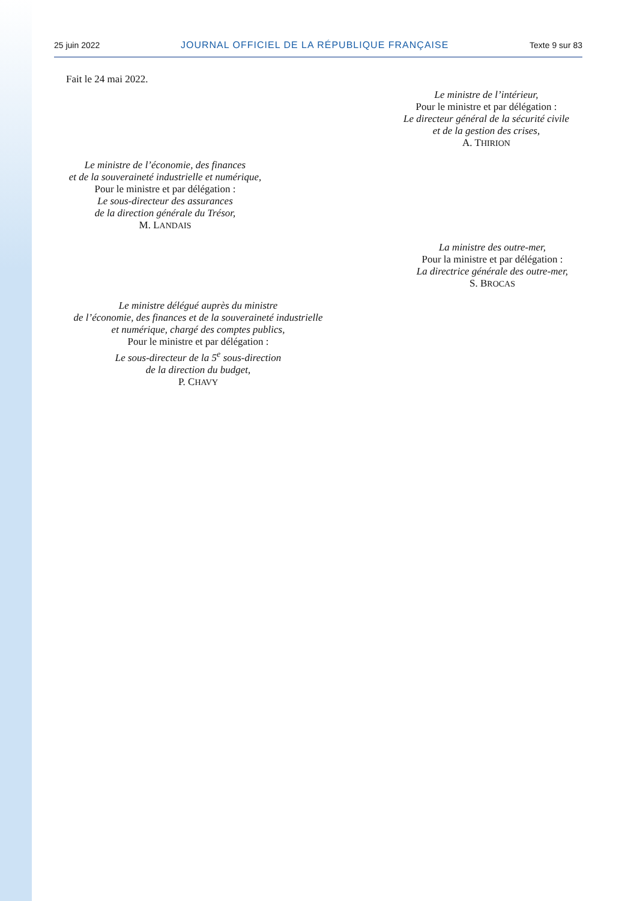25 juin 2022 JOURNAL OFFICIEL DE LA RÉPUBLIQUE FRANÇAISE Texte 9 sur 83
Fait le 24 mai 2022.
Le ministre de l’intérieur,
Pour le ministre et par délégation :
Le directeur général de la sécurité civile
et de la gestion des crises,
A. THIRION
Le ministre de l’économie, des finances
et de la souveraineté industrielle et numérique,
Pour le ministre et par délégation :
Le sous-directeur des assurances
de la direction générale du Trésor,
M. LANDAIS
La ministre des outre-mer,
Pour la ministre et par délégation :
La directrice générale des outre-mer,
S. BROCAS
Le ministre délégué auprès du ministre
de l’économie, des finances et de la souveraineté industrielle
et numérique, chargé des comptes publics,
Pour le ministre et par délégation :
Le sous-directeur de la 5<sup>e</sup> sous-direction
de la direction du budget,
P. CHAVY